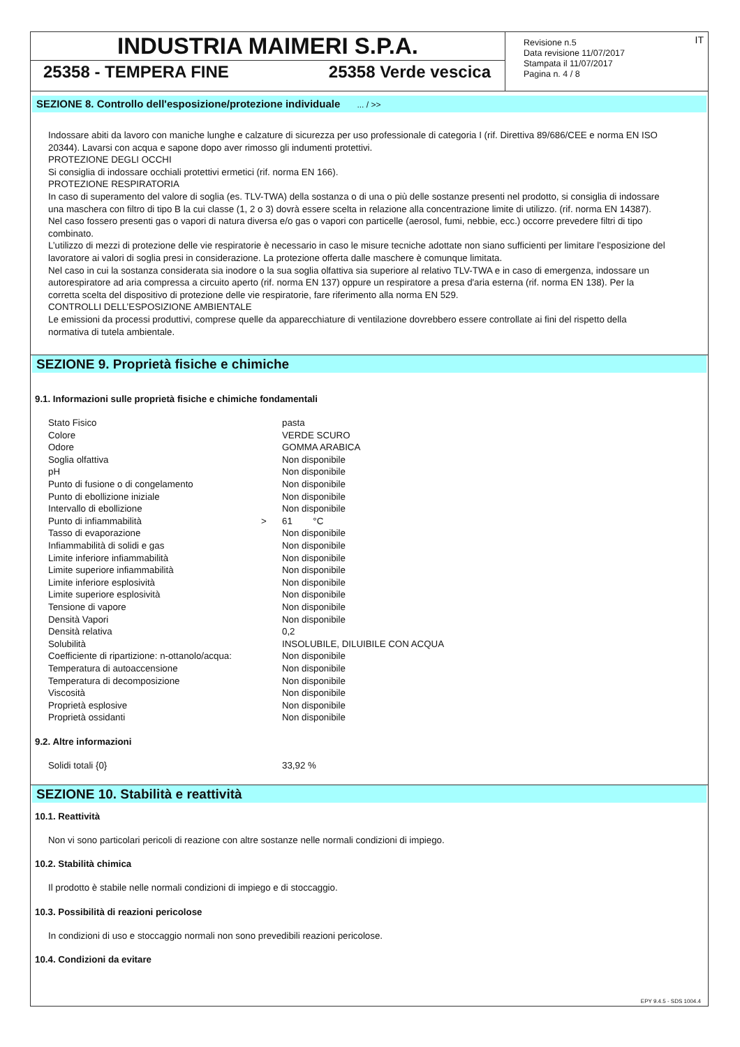INDUSTRIA MAIMERI S.P.A.
25358 - TEMPERA FINE 25358 Verde vescica
Revisione n.5
Data revisione 11/07/2017
Stampata il 11/07/2017
Pagina n. 4 / 8
IT
SEZIONE 8. Controllo dell'esposizione/protezione individuale ... / >>
Indossare abiti da lavoro con maniche lunghe e calzature di sicurezza per uso professionale di categoria I (rif. Direttiva 89/686/CEE e norma EN ISO 20344). Lavarsi con acqua e sapone dopo aver rimosso gli indumenti protettivi.
PROTEZIONE DEGLI OCCHI
Si consiglia di indossare occhiali protettivi ermetici (rif. norma EN 166).
PROTEZIONE RESPIRATORIA
In caso di superamento del valore di soglia (es. TLV-TWA) della sostanza o di una o più delle sostanze presenti nel prodotto, si consiglia di indossare una maschera con filtro di tipo B la cui classe (1, 2 o 3) dovrà essere scelta in relazione alla concentrazione limite di utilizzo. (rif. norma EN 14387). Nel caso fossero presenti gas o vapori di natura diversa e/o gas o vapori con particelle (aerosol, fumi, nebbie, ecc.) occorre prevedere filtri di tipo combinato.
L’utilizzo di mezzi di protezione delle vie respiratorie è necessario in caso le misure tecniche adottate non siano sufficienti per limitare l’esposizione del lavoratore ai valori di soglia presi in considerazione. La protezione offerta dalle maschere è comunque limitata.
Nel caso in cui la sostanza considerata sia inodore o la sua soglia olfattiva sia superiore al relativo TLV-TWA e in caso di emergenza, indossare un autorespiratore ad aria compressa a circuito aperto (rif. norma EN 137) oppure un respiratore a presa d'aria esterna (rif. norma EN 138). Per la corretta scelta del dispositivo di protezione delle vie respiratorie, fare riferimento alla norma EN 529.
CONTROLLI DELL’ESPOSIZIONE AMBIENTALE
Le emissioni da processi produttivi, comprese quelle da apparecchiature di ventilazione dovrebbero essere controllate ai fini del rispetto della normativa di tutela ambientale.
SEZIONE 9. Proprietà fisiche e chimiche
9.1. Informazioni sulle proprietà fisiche e chimiche fondamentali
| Stato Fisico | | pasta |
| Colore | | VERDE SCURO |
| Odore | | GOMMA ARABICA |
| Soglia olfattiva | | Non disponibile |
| pH | | Non disponibile |
| Punto di fusione o di congelamento | | Non disponibile |
| Punto di ebollizione iniziale | | Non disponibile |
| Intervallo di ebollizione | | Non disponibile |
| Punto di infiammabilità | > | 61 °C |
| Tasso di evaporazione | | Non disponibile |
| Infiammabilità di solidi e gas | | Non disponibile |
| Limite inferiore infiammabilità | | Non disponibile |
| Limite superiore infiammabilità | | Non disponibile |
| Limite inferiore esplosività | | Non disponibile |
| Limite superiore esplosività | | Non disponibile |
| Tensione di vapore | | Non disponibile |
| Densità Vapori | | Non disponibile |
| Densità relativa | | 0,2 |
| Solubilità | | INSOLUBILE, DILUIBILE CON ACQUA |
| Coefficiente di ripartizione: n-ottanolo/acqua: | | Non disponibile |
| Temperatura di autoaccensione | | Non disponibile |
| Temperatura di decomposizione | | Non disponibile |
| Viscosità | | Non disponibile |
| Proprietà esplosive | | Non disponibile |
| Proprietà ossidanti | | Non disponibile |
9.2. Altre informazioni
| Solidi totali {0} | 33,92 % |
SEZIONE 10. Stabilità e reattività
10.1. Reattività
Non vi sono particolari pericoli di reazione con altre sostanze nelle normali condizioni di impiego.
10.2. Stabilità chimica
Il prodotto è stabile nelle normali condizioni di impiego e di stoccaggio.
10.3. Possibilità di reazioni pericolose
In condizioni di uso e stoccaggio normali non sono prevedibili reazioni pericolose.
10.4. Condizioni da evitare
EPY 9.4.5 - SDS 1004.4